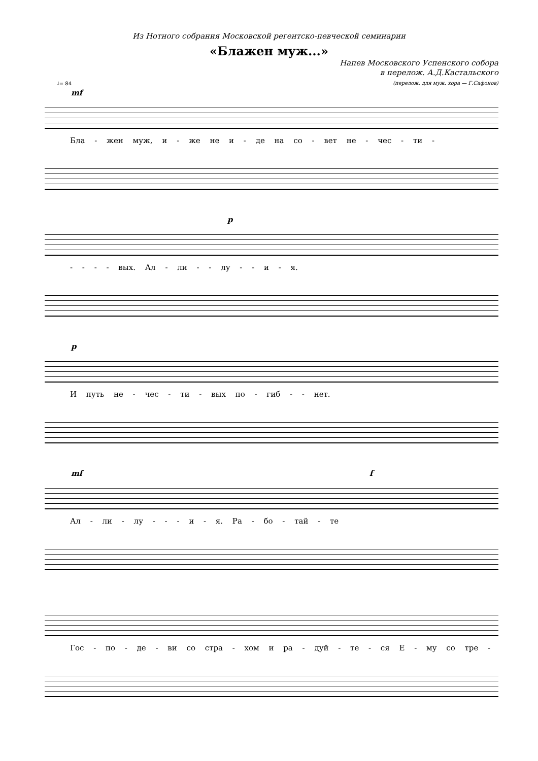Из Нотного собрания Московской регентско-певческой семинарии
«Блажен муж...»
Напев Московского Успенского собора
в перелож. А.Д.Кастальского
(перелож. для муж. хора — Г.Сафонов)
♩= 84
mf
Бла - жен муж, и - же не и - де на со - вет не - чес - ти -
p
- - - - вых. Ал - ли - - лу - - и - я.
p
И путь не - чес - ти - вых по - гиб - - нет.
mf f
Ал - ли - лу - - - и - я. Ра - бо - тай - те
Гос - по - де - ви со стра - хом и ра - дуй - те - ся Е - му со тре -